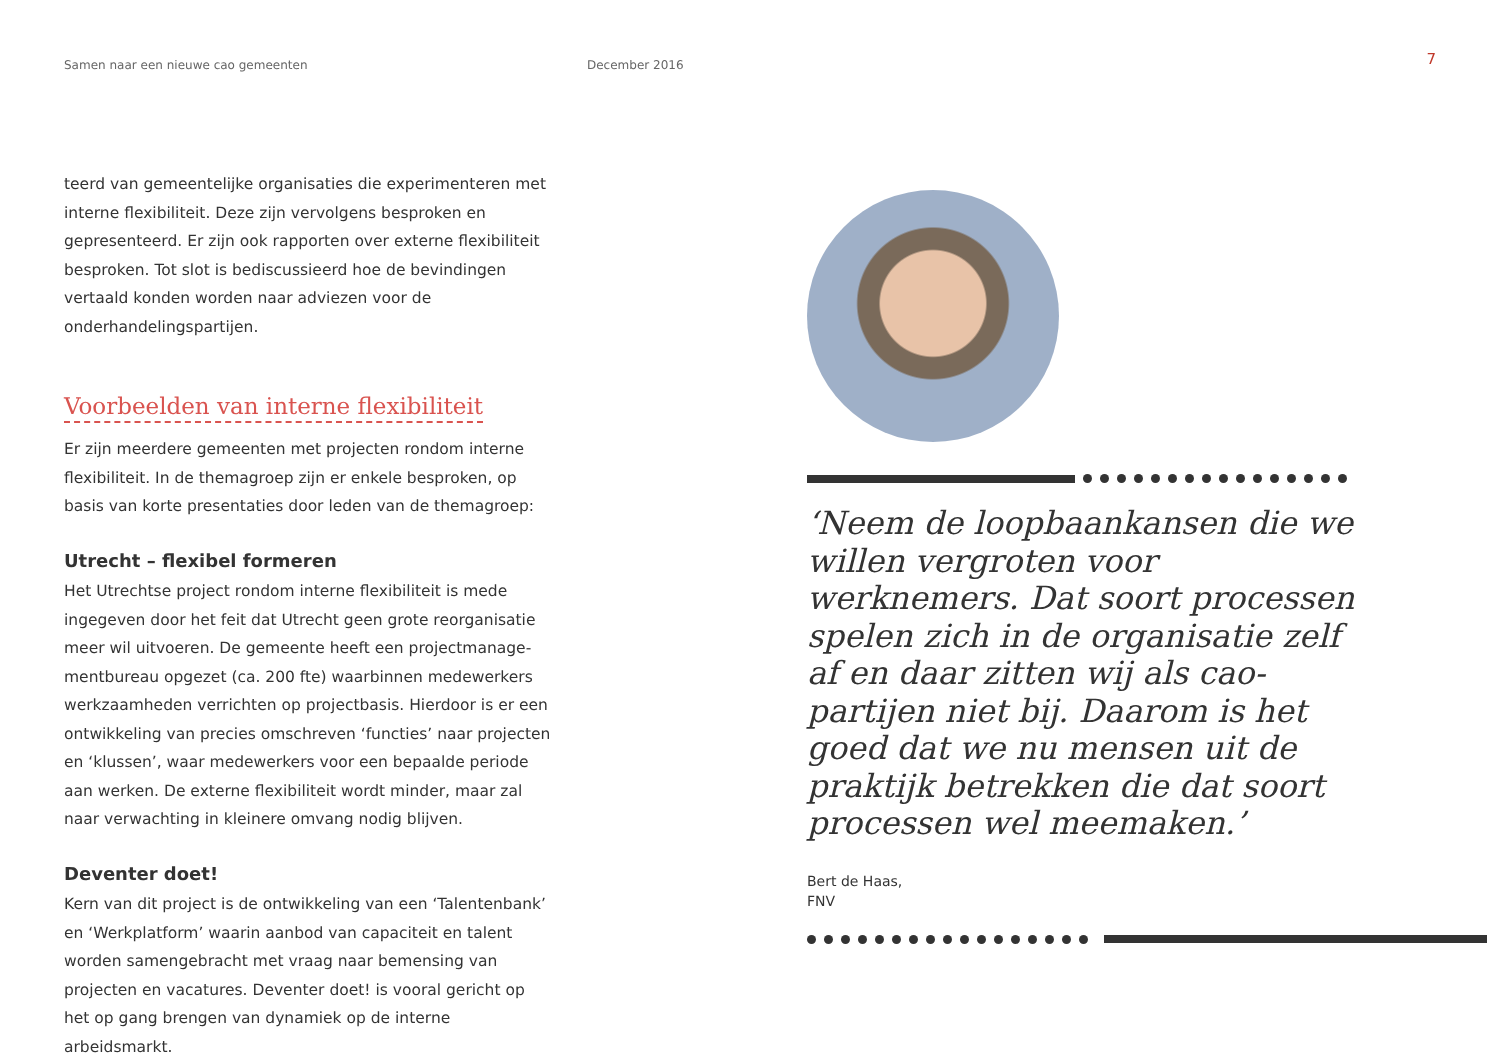Samen naar een nieuwe cao gemeenten December 2016
7
teerd van gemeentelijke organisaties die experimenteren met interne flexibiliteit. Deze zijn vervolgens besproken en gepresen­teerd. Er zijn ook rapporten over externe flexibiliteit besproken. Tot slot is bediscussieerd hoe de bevindingen vertaald konden worden naar adviezen voor de onderhandelingspartijen.
Voorbeelden van interne flexibiliteit
Er zijn meerdere gemeenten met projecten rondom interne flexibiliteit. In de themagroep zijn er enkele besproken, op basis van korte presentaties door leden van de themagroep:
Utrecht – flexibel formeren
Het Utrechtse project rondom interne flexibiliteit is mede ingegeven door het feit dat Utrecht geen grote reorganisatie meer wil uitvoeren. De gemeente heeft een projectmanage­mentbureau opgezet (ca. 200 fte) waarbinnen medewerkers werkzaamheden verrichten op projectbasis. Hierdoor is er een ontwikkeling van precies omschreven ‘functies’ naar projecten en ‘klussen’, waar medewerkers voor een bepaalde periode aan werken. De externe flexibiliteit wordt minder, maar zal naar verwachting in kleinere omvang nodig blijven.
Deventer doet!
Kern van dit project is de ontwikkeling van een ‘Talenten­bank’ en ‘Werkplatform’ waarin aanbod van capaciteit en talent worden samengebracht met vraag naar bemensing van projecten en vacatures. Deventer doet! is vooral gericht op het op gang brengen van dynamiek op de interne arbeidsmarkt.
‘Neem de loopbaankansen die we willen vergroten voor werknemers. Dat soort processen spelen zich in de organisatie zelf af en daar zitten wij als cao-partijen niet bij. Daarom is het goed dat we nu mensen uit de praktijk betrekken die dat soort processen wel meemaken.’
Bert de Haas,
FNV